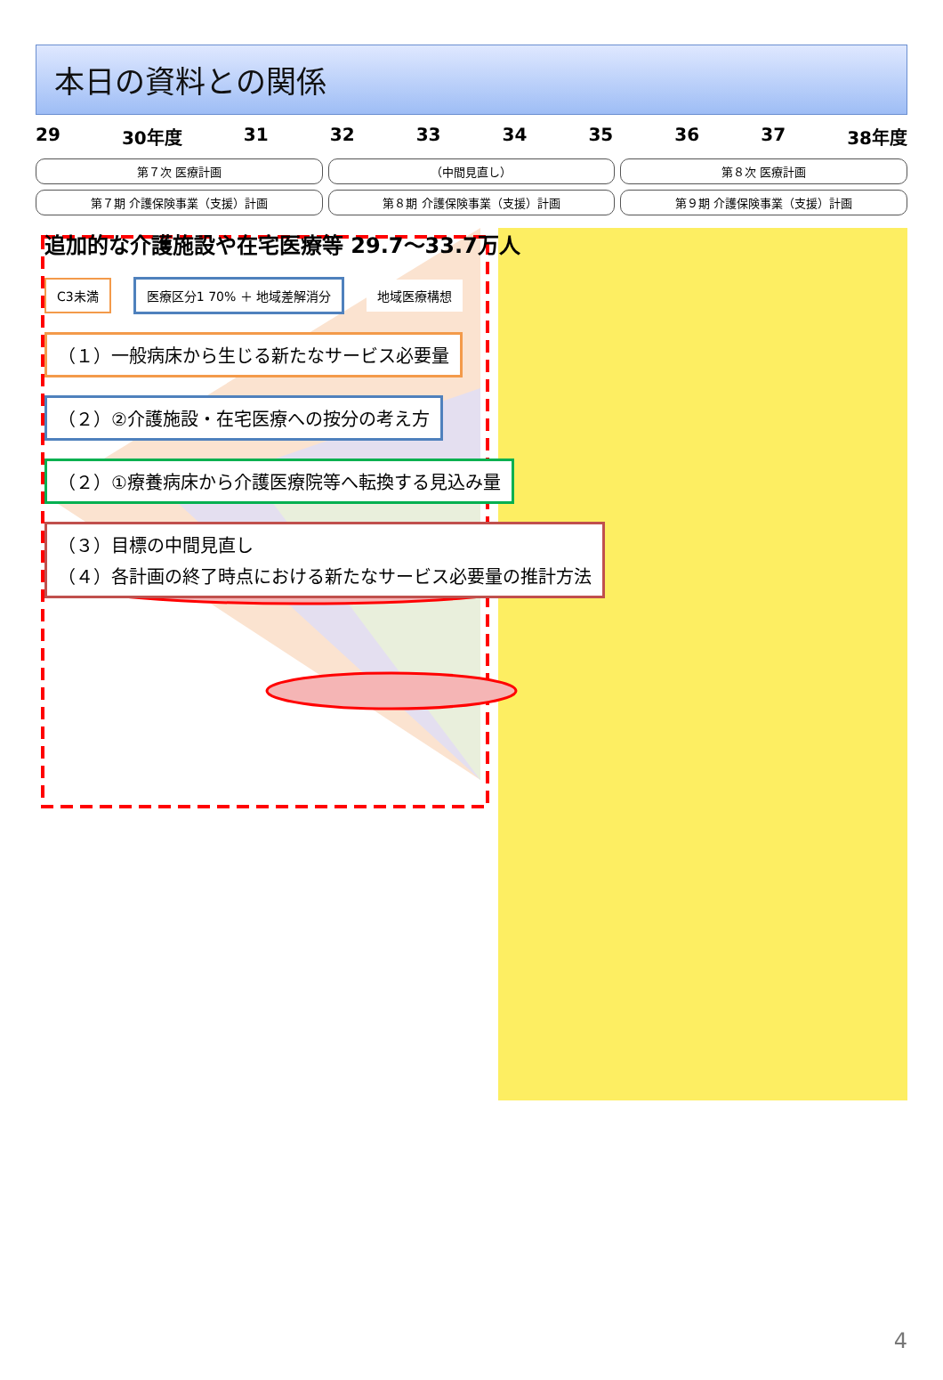本日の資料との関係
29 30年度 31 32 33 34 35 36 37 38年度
第７次 医療計画
（中間見直し）
第８次 医療計画
第７期 介護保険事業（支援）計画
第８期 介護保険事業（支援）計画
第９期 介護保険事業（支援）計画
追加的な介護施設や在宅医療等 29.7～33.7万人
C3未満 医療区分1 70% ＋ 地域差解消分 地域医療構想
（１）一般病床から生じる新たなサービス必要量
（２）②介護施設・在宅医療への按分の考え方
（２）①療養病床から介護医療院等へ転換する見込み量
（３）目標の中間見直し
（４）各計画の終了時点における新たなサービス必要量の推計方法
4